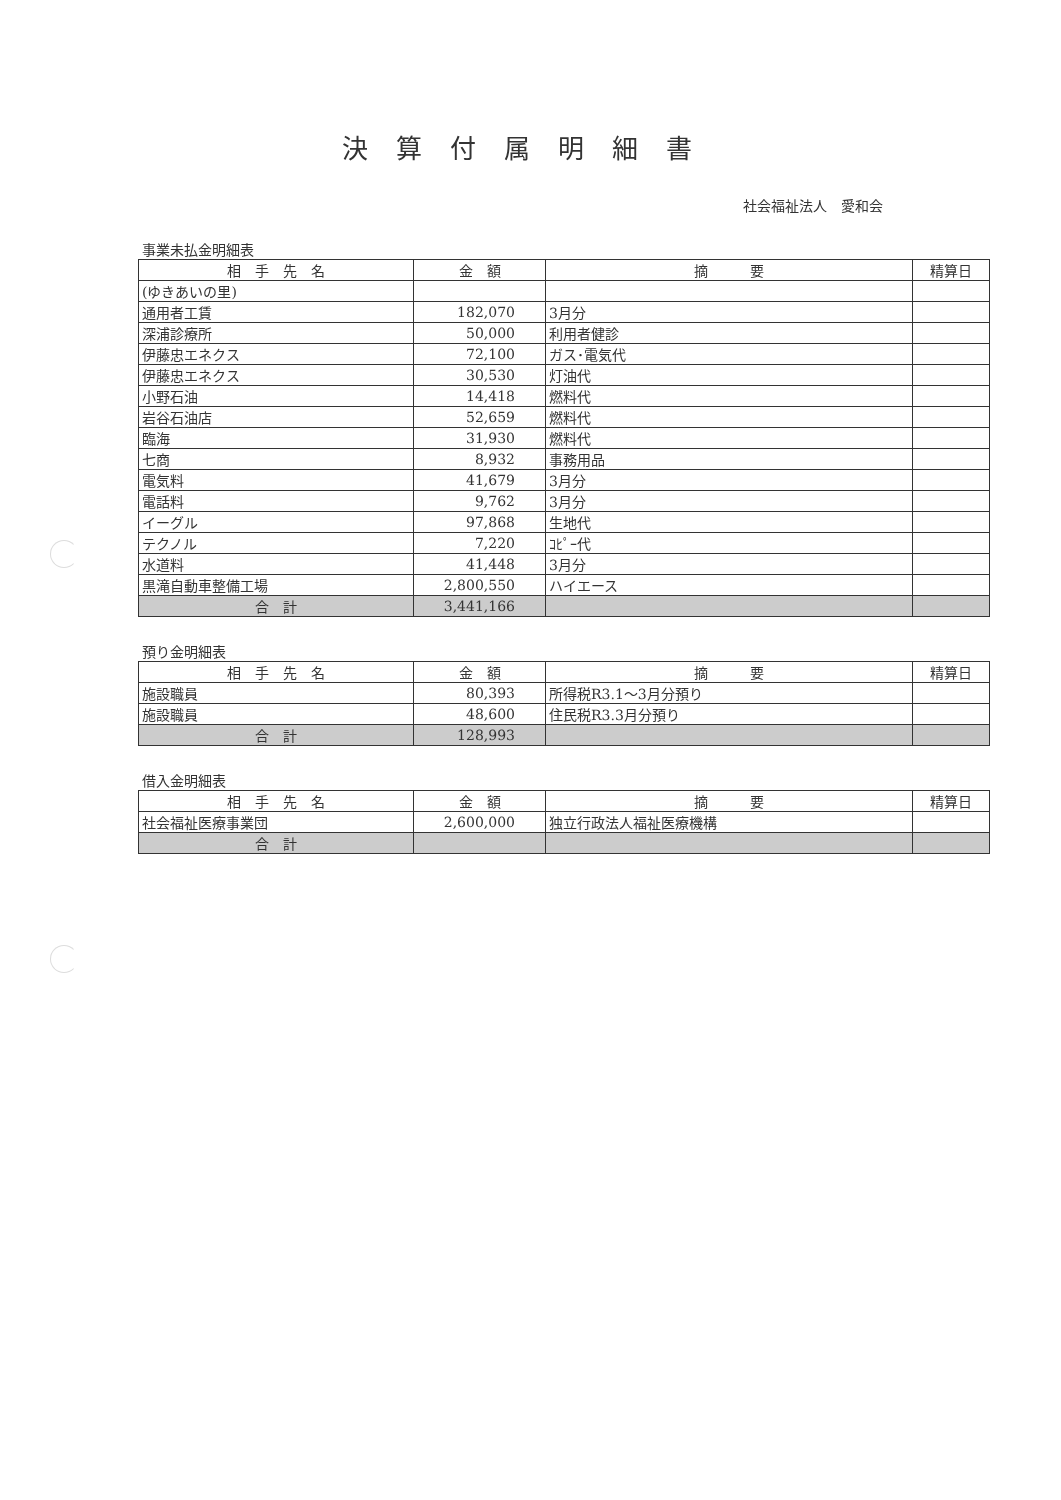決算付属明細書
社会福祉法人　愛和会
事業未払金明細表
| 相 手 先 名 | 金 額 | 摘 要 | 精算日 |
| --- | --- | --- | --- |
| (ゆきあいの里) | | | |
| 通用者工賃 | 182,070 | 3月分 | |
| 深浦診療所 | 50,000 | 利用者健診 | |
| 伊藤忠エネクス | 72,100 | ガス･電気代 | |
| 伊藤忠エネクス | 30,530 | 灯油代 | |
| 小野石油 | 14,418 | 燃料代 | |
| 岩谷石油店 | 52,659 | 燃料代 | |
| 臨海 | 31,930 | 燃料代 | |
| 七商 | 8,932 | 事務用品 | |
| 電気料 | 41,679 | 3月分 | |
| 電話料 | 9,762 | 3月分 | |
| イーグル | 97,868 | 生地代 | |
| テクノル | 7,220 | ｺﾋﾟｰ代 | |
| 水道料 | 41,448 | 3月分 | |
| 黒滝自動車整備工場 | 2,800,550 | ハイエース | |
| 合 計 | 3,441,166 | | |
預り金明細表
| 相 手 先 名 | 金 額 | 摘 要 | 精算日 |
| --- | --- | --- | --- |
| 施設職員 | 80,393 | 所得税R3.1～3月分預り | |
| 施設職員 | 48,600 | 住民税R3.3月分預り | |
| 合 計 | 128,993 | | |
借入金明細表
| 相 手 先 名 | 金 額 | 摘 要 | 精算日 |
| --- | --- | --- | --- |
| 社会福祉医療事業団 | 2,600,000 | 独立行政法人福祉医療機構 | |
| 合 計 | | | |